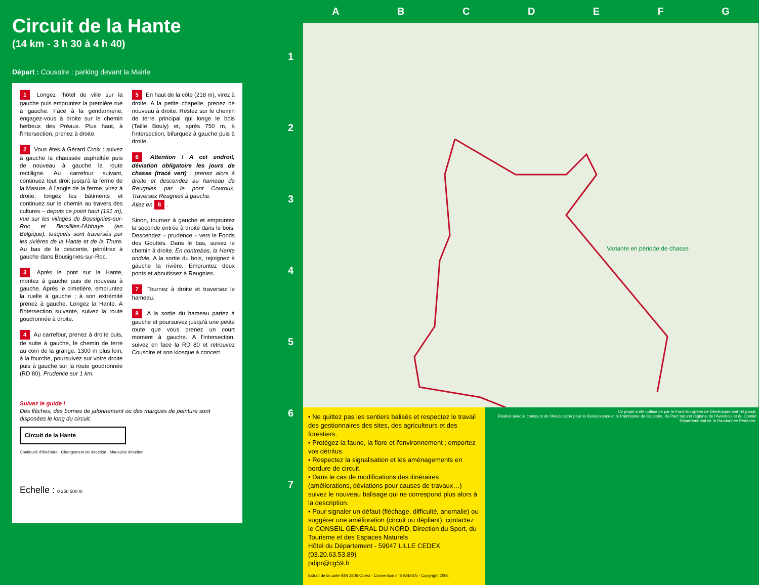Circuit de la Hante
(14 km - 3 h 30 à 4 h 40)
Départ : Cousolre : parking devant la Mairie
1 Longez l'hôtel de ville sur la gauche puis empruntez la première rue à gauche. Face à la gendarmerie, engagez-vous à droite sur le chemin herbeux des Préaux. Plus haut, à l'intersection, prenez à droite.
2 Vous êtes à Gérard Croix : suivez à gauche la chaussée asphaltée puis de nouveau à gauche la route rectiligne. Au carrefour suivant, continuez tout droit jusqu'à la ferme de la Masure. A l'angle de la ferme, virez à droite, longez les bâtiments et continuez sur le chemin au travers des cultures – depuis ce point haut (191 m), vue sur les villages de Bousignies-sur-Roc et Bersillies-l'Abbaye (en Belgique), lesquels sont traversés par les rivières de la Hante et de la Thure. Au bas de la descente, pénétrez à gauche dans Bousignies-sur-Roc.
3 Après le pont sur la Hante, montez à gauche puis de nouveau à gauche. Après le cimetière, empruntez la ruelle à gauche ; à son extrémité prenez à gauche. Longez la Hante. A l'intersection suivante, suivez la route goudronnée à droite.
4 Au carrefour, prenez à droite puis, de suite à gauche, le chemin de terre au coin de la grange. 1300 m plus loin, à la fourche, poursuivez sur votre droite puis à gauche sur la route goudronnée (RD 80). Prudence sur 1 km.
5 En haut de la côte (218 m), virez à droite. A la petite chapelle, prenez de nouveau à droite. Restez sur le chemin de terre principal qui longe le bois (Taille Bouly) et, après 750 m, à l'intersection, bifurquez à gauche puis à droite.
6 Attention ! A cet endroit, déviation obligatoire les jours de chasse (tracé vert) : prenez alors à droite et descendez au hameau de Reugnies par le pont Couroux. Traversez Reugnies à gauche.
Allez en 8.
Sinon, tournez à gauche et empruntez la seconde entrée à droite dans le bois. Descendez – prudence – vers le Fonds des Gouttes. Dans le bas, suivez le chemin à droite. En contrebas, la Hante ondule. A la sortie du bois, rejoignez à gauche la rivière. Empruntez deux ponts et aboutissez à Reugnies.
7 Tournez à droite et traversez le hameau.
8 A la sortie du hameau partez à gauche et poursuivez jusqu'à une petite route que vous prenez un court moment à gauche. A l'intersection, suivez en face la RD 80 et retrouvez Cousolre et son kiosque à concert.
Suivez le guide !
Des flèches, des bornes de jalonnement ou des marques de peinture sont disposées le long du circuit.
Circuit de la Hante
Continuité d'itinéraire Changement de direction Mauvaise direction
Echelle : 0 250 500 m
1
2
3
4
5
6
7
ABCDEFG
Variante en période de chasse
• Ne quittez pas les sentiers balisés et respectez le travail des gestionnaires des sites, des agriculteurs et des forestiers.
• Protégez la faune, la flore et l'environnement ; emportez vos détritus.
• Respectez la signalisation et les aménagements en bordure de circuit.
• Dans le cas de modifications des itinéraires (améliorations, déviations pour causes de travaux…) suivez le nouveau balisage qui ne correspond plus alors à la description.
• Pour signaler un défaut (fléchage, difficulté, anomalie) ou suggérer une amélioration (circuit ou dépliant), contactez le CONSEIL GÉNÉRAL DU NORD, Direction du Sport, du Tourisme et des Espaces Naturels
Hôtel du Département - 59047 LILLE CEDEX (03.20.63.53.89)
pdipr@cg59.fr
Extrait de la carte IGN 2806 Ouest - Convention n° 8924/IGN - Copyright 2006.
Ce projet a été cofinancé par le Fond Européen de Développement Régional.
Réalisé avec le concours de l'Association pour la Renaissance et le Patrimoine de Cousolre, du Parc naturel régional de l'Avesnois et du Comité Départemental de la Randonnée Pédestre.